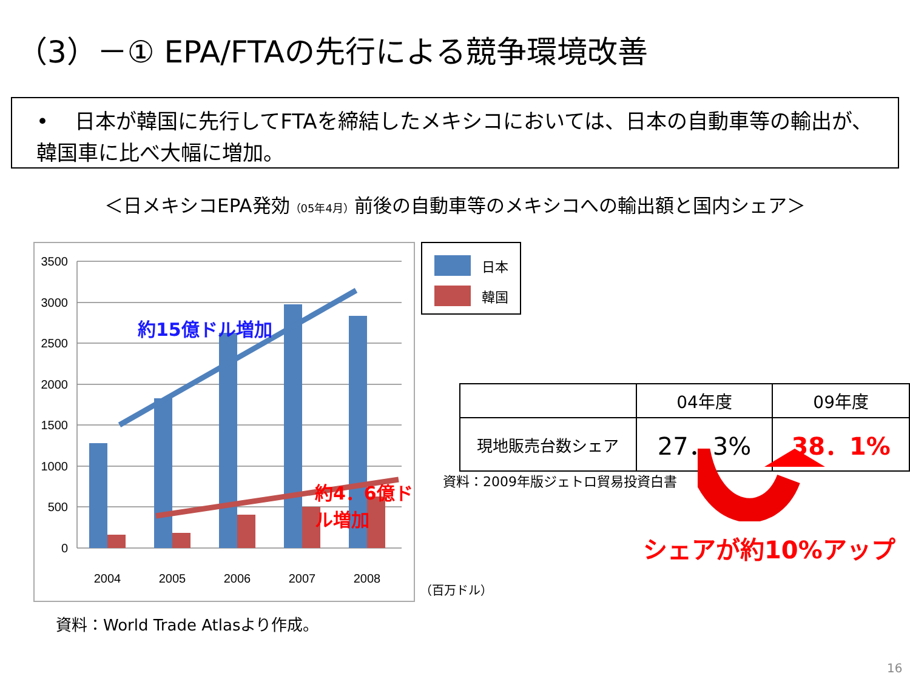（3）－① EPA/FTAの先行による競争環境改善
• 日本が韓国に先行してFTAを締結したメキシコにおいては、日本の自動車等の輸出が、韓国車に比べ大幅に増加。
＜日メキシコEPA発効（05年4月）前後の自動車等のメキシコへの輸出額と国内シェア＞
3500
3000
2500
2000
1500
1000
500
0
2004
2005
2006
2007
2008
約15億ドル増加
約4．6億ドル増加
日本
韓国
（百万ドル）
資料：World Trade Atlasより作成。
| | 04年度 | 09年度 |
| 現地販売台数シェア | 27．3% | 38．1% |
資料：2009年版ジェトロ貿易投資白書
シェアが約10%アップ
16